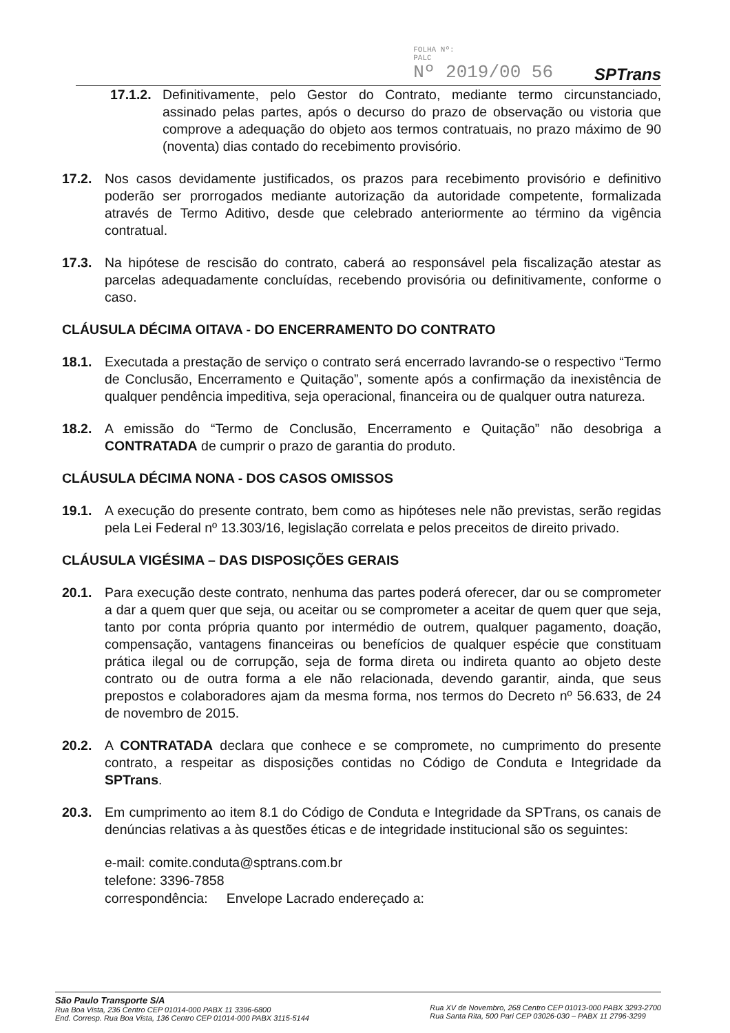FOLHA Nº:
PALC
Nº 2019/00 56
SPTrans
17.1.2. Definitivamente, pelo Gestor do Contrato, mediante termo circunstanciado, assinado pelas partes, após o decurso do prazo de observação ou vistoria que comprove a adequação do objeto aos termos contratuais, no prazo máximo de 90 (noventa) dias contado do recebimento provisório.
17.2. Nos casos devidamente justificados, os prazos para recebimento provisório e definitivo poderão ser prorrogados mediante autorização da autoridade competente, formalizada através de Termo Aditivo, desde que celebrado anteriormente ao término da vigência contratual.
17.3. Na hipótese de rescisão do contrato, caberá ao responsável pela fiscalização atestar as parcelas adequadamente concluídas, recebendo provisória ou definitivamente, conforme o caso.
CLÁUSULA DÉCIMA OITAVA - DO ENCERRAMENTO DO CONTRATO
18.1. Executada a prestação de serviço o contrato será encerrado lavrando-se o respectivo “Termo de Conclusão, Encerramento e Quitação”, somente após a confirmação da inexistência de qualquer pendência impeditiva, seja operacional, financeira ou de qualquer outra natureza.
18.2. A emissão do “Termo de Conclusão, Encerramento e Quitação” não desobriga a CONTRATADA de cumprir o prazo de garantia do produto.
CLÁUSULA DÉCIMA NONA - DOS CASOS OMISSOS
19.1. A execução do presente contrato, bem como as hipóteses nele não previstas, serão regidas pela Lei Federal nº 13.303/16, legislação correlata e pelos preceitos de direito privado.
CLÁUSULA VIGÉSIMA – DAS DISPOSIÇÕES GERAIS
20.1. Para execução deste contrato, nenhuma das partes poderá oferecer, dar ou se comprometer a dar a quem quer que seja, ou aceitar ou se comprometer a aceitar de quem quer que seja, tanto por conta própria quanto por intermédio de outrem, qualquer pagamento, doação, compensação, vantagens financeiras ou benefícios de qualquer espécie que constituam prática ilegal ou de corrupção, seja de forma direta ou indireta quanto ao objeto deste contrato ou de outra forma a ele não relacionada, devendo garantir, ainda, que seus prepostos e colaboradores ajam da mesma forma, nos termos do Decreto nº 56.633, de 24 de novembro de 2015.
20.2. A CONTRATADA declara que conhece e se compromete, no cumprimento do presente contrato, a respeitar as disposições contidas no Código de Conduta e Integridade da SPTrans.
20.3. Em cumprimento ao item 8.1 do Código de Conduta e Integridade da SPTrans, os canais de denúncias relativas a às questões éticas e de integridade institucional são os seguintes:
e-mail: comite.conduta@sptrans.com.br
telefone: 3396-7858
correspondência: Envelope Lacrado endereçado a:
São Paulo Transporte S/A
Rua Boa Vista, 236 Centro CEP 01014-000 PABX 11 3396-6800
End. Corresp. Rua Boa Vista, 136 Centro CEP 01014-000 PABX 3115-5144
Rua XV de Novembro, 268 Centro CEP 01013-000 PABX 3293-2700
Rua Santa Rita, 500 Pari CEP 03026-030 – PABX 11 2796-3299